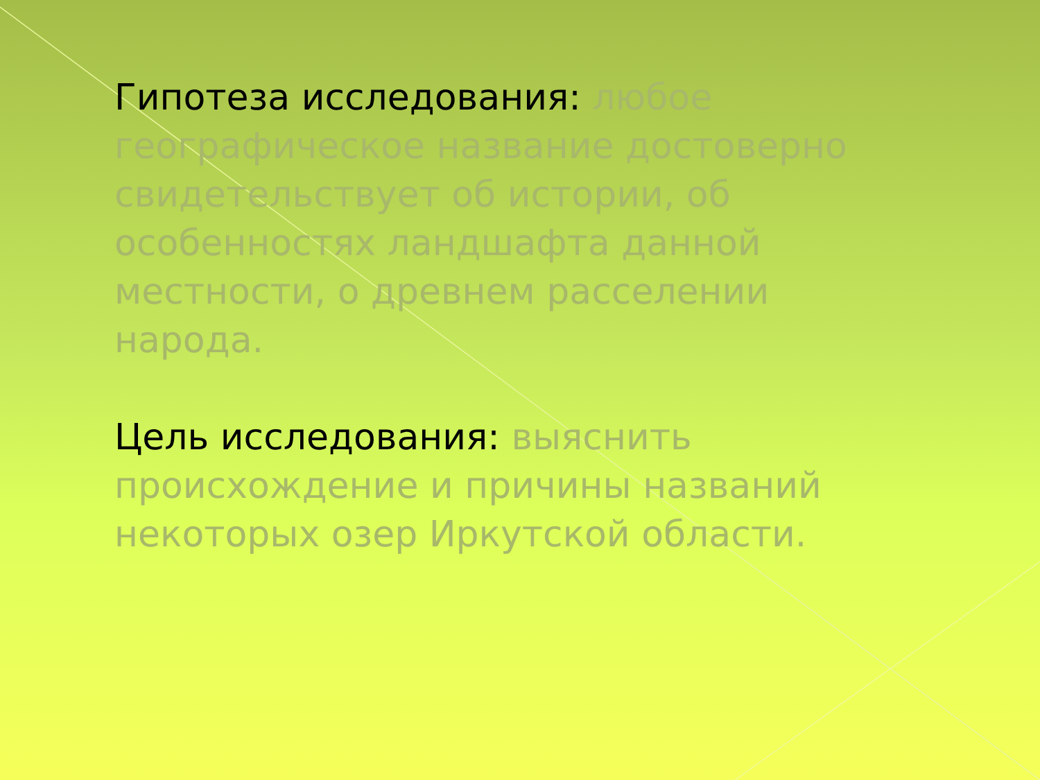Гипотеза исследования: любое географическое название достоверно свидетельствует об истории, об особенностях ландшафта данной местности, о древнем расселении народа.
Цель исследования: выяснить происхождение и причины названий некоторых озер Иркутской области.